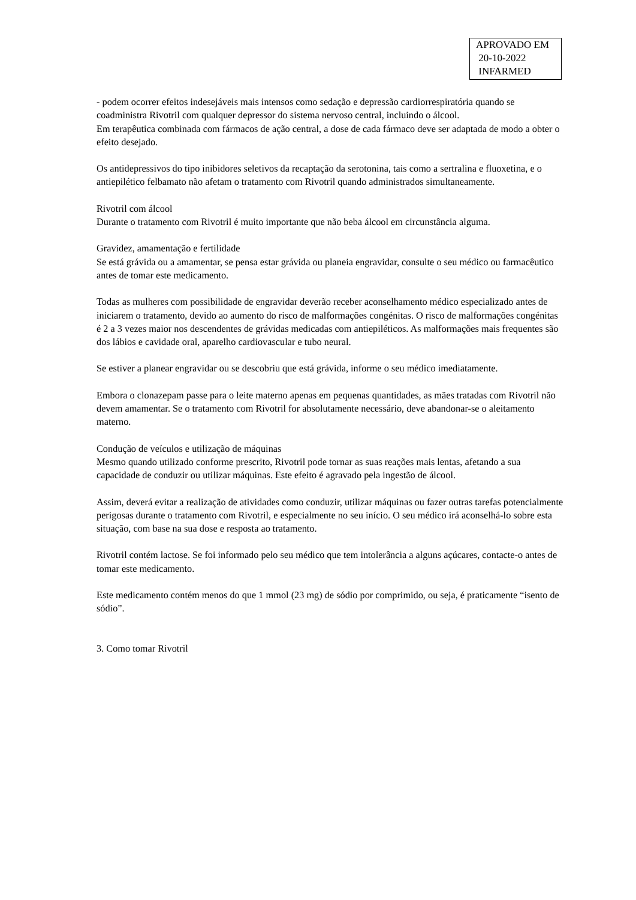APROVADO EM
20-10-2022
INFARMED
- podem ocorrer efeitos indesejáveis mais intensos como sedação e depressão cardiorrespiratória quando se coadministra Rivotril com qualquer depressor do sistema nervoso central, incluindo o álcool.
Em terapêutica combinada com fármacos de ação central, a dose de cada fármaco deve ser adaptada de modo a obter o efeito desejado.
Os antidepressivos do tipo inibidores seletivos da recaptação da serotonina, tais como a sertralina e fluoxetina, e o antiepilético felbamato não afetam o tratamento com Rivotril quando administrados simultaneamente.
Rivotril com álcool
Durante o tratamento com Rivotril é muito importante que não beba álcool em circunstância alguma.
Gravidez, amamentação e fertilidade
Se está grávida ou a amamentar, se pensa estar grávida ou planeia engravidar, consulte o seu médico ou farmacêutico antes de tomar este medicamento.
Todas as mulheres com possibilidade de engravidar deverão receber aconselhamento médico especializado antes de iniciarem o tratamento, devido ao aumento do risco de malformações congénitas. O risco de malformações congénitas é 2 a 3 vezes maior nos descendentes de grávidas medicadas com antiepiléticos. As malformações mais frequentes são dos lábios e cavidade oral, aparelho cardiovascular e tubo neural.
Se estiver a planear engravidar ou se descobriu que está grávida, informe o seu médico imediatamente.
Embora o clonazepam passe para o leite materno apenas em pequenas quantidades, as mães tratadas com Rivotril não devem amamentar. Se o tratamento com Rivotril for absolutamente necessário, deve abandonar-se o aleitamento materno.
Condução de veículos e utilização de máquinas
Mesmo quando utilizado conforme prescrito, Rivotril pode tornar as suas reações mais lentas, afetando a sua capacidade de conduzir ou utilizar máquinas. Este efeito é agravado pela ingestão de álcool.
Assim, deverá evitar a realização de atividades como conduzir, utilizar máquinas ou fazer outras tarefas potencialmente perigosas durante o tratamento com Rivotril, e especialmente no seu início. O seu médico irá aconselhá-lo sobre esta situação, com base na sua dose e resposta ao tratamento.
Rivotril contém lactose. Se foi informado pelo seu médico que tem intolerância a alguns açúcares, contacte-o antes de tomar este medicamento.
Este medicamento contém menos do que 1 mmol (23 mg) de sódio por comprimido, ou seja, é praticamente “isento de sódio”.
3. Como tomar Rivotril